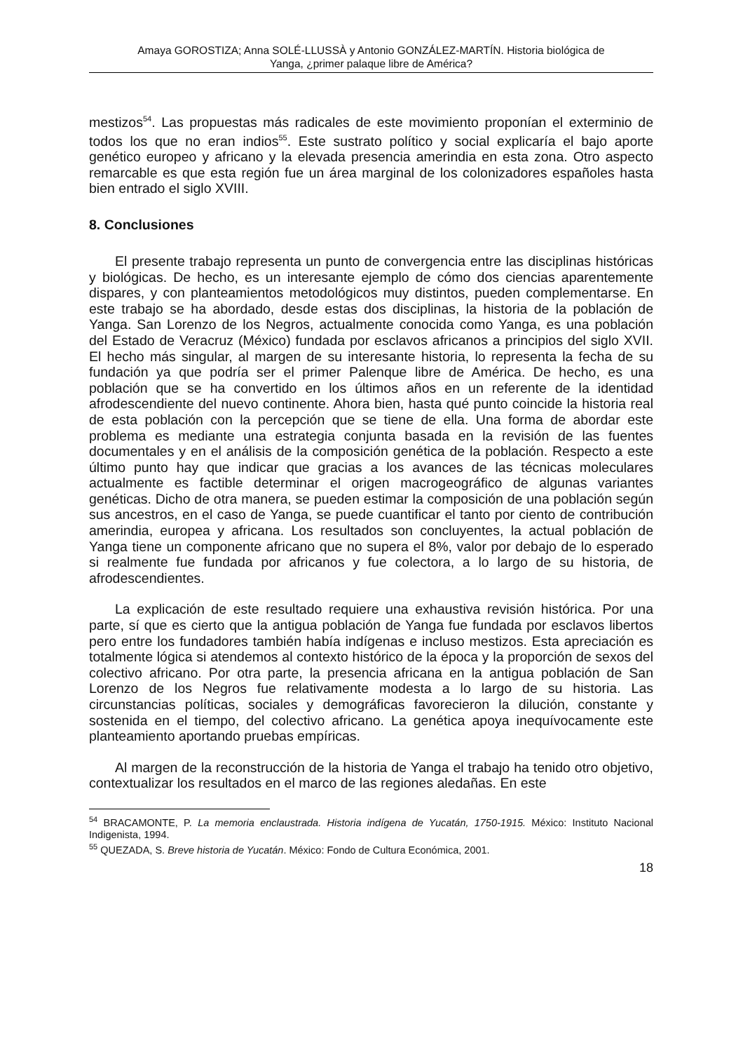Amaya GOROSTIZA; Anna SOLÉ-LLUSSÀ y Antonio GONZÁLEZ-MARTÍN. Historia biológica de
Yanga, ¿primer palaque libre de América?
mestizos<sup>54</sup>. Las propuestas más radicales de este movimiento proponían el exterminio de todos los que no eran indios<sup>55</sup>. Este sustrato político y social explicaría el bajo aporte genético europeo y africano y la elevada presencia amerindia en esta zona. Otro aspecto remarcable es que esta región fue un área marginal de los colonizadores españoles hasta bien entrado el siglo XVIII.
8. Conclusiones
El presente trabajo representa un punto de convergencia entre las disciplinas históricas y biológicas. De hecho, es un interesante ejemplo de cómo dos ciencias aparentemente dispares, y con planteamientos metodológicos muy distintos, pueden complementarse. En este trabajo se ha abordado, desde estas dos disciplinas, la historia de la población de Yanga. San Lorenzo de los Negros, actualmente conocida como Yanga, es una población del Estado de Veracruz (México) fundada por esclavos africanos a principios del siglo XVII. El hecho más singular, al margen de su interesante historia, lo representa la fecha de su fundación ya que podría ser el primer Palenque libre de América. De hecho, es una población que se ha convertido en los últimos años en un referente de la identidad afrodescendiente del nuevo continente. Ahora bien, hasta qué punto coincide la historia real de esta población con la percepción que se tiene de ella. Una forma de abordar este problema es mediante una estrategia conjunta basada en la revisión de las fuentes documentales y en el análisis de la composición genética de la población. Respecto a este último punto hay que indicar que gracias a los avances de las técnicas moleculares actualmente es factible determinar el origen macrogeográfico de algunas variantes genéticas. Dicho de otra manera, se pueden estimar la composición de una población según sus ancestros, en el caso de Yanga, se puede cuantificar el tanto por ciento de contribución amerindia, europea y africana. Los resultados son concluyentes, la actual población de Yanga tiene un componente africano que no supera el 8%, valor por debajo de lo esperado si realmente fue fundada por africanos y fue colectora, a lo largo de su historia, de afrodescendientes.
La explicación de este resultado requiere una exhaustiva revisión histórica. Por una parte, sí que es cierto que la antigua población de Yanga fue fundada por esclavos libertos pero entre los fundadores también había indígenas e incluso mestizos. Esta apreciación es totalmente lógica si atendemos al contexto histórico de la época y la proporción de sexos del colectivo africano. Por otra parte, la presencia africana en la antigua población de San Lorenzo de los Negros fue relativamente modesta a lo largo de su historia. Las circunstancias políticas, sociales y demográficas favorecieron la dilución, constante y sostenida en el tiempo, del colectivo africano. La genética apoya inequívocamente este planteamiento aportando pruebas empíricas.
Al margen de la reconstrucción de la historia de Yanga el trabajo ha tenido otro objetivo, contextualizar los resultados en el marco de las regiones aledañas. En este
<sup>54</sup> BRACAMONTE, P. La memoria enclaustrada. Historia indígena de Yucatán, 1750-1915. México: Instituto Nacional Indigenista, 1994.
<sup>55</sup> QUEZADA, S. Breve historia de Yucatán. México: Fondo de Cultura Económica, 2001.
18